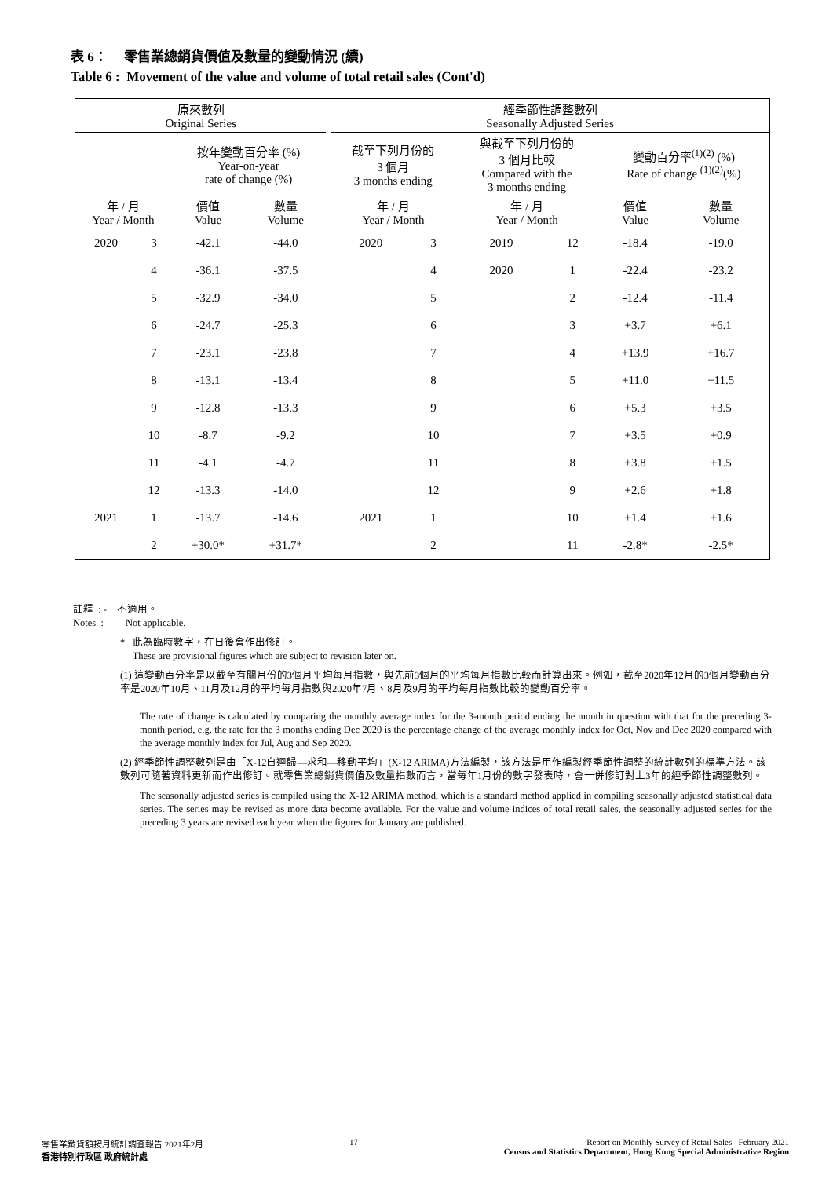表 6： 零售業總銷貨價值及數量的變動情況 (續)
Table 6 : Movement of the value and volume of total retail sales (Cont'd)
| 原來數列 Original Series | | | | | 經季節性調整數列 Seasonally Adjusted Series | | | | | |
| --- | --- | --- | --- | --- | --- | --- | --- | --- | --- | --- |
| | | 按年變動百分率 (%) Year-on-year rate of change (%) | | | 截至下列月份的 3 個月 3 months ending | | 與截至下列月份的 3 個月比較 Compared with the 3 months ending | | 變動百分率<sup>(1)(2)</sup> (%) Rate of change <sup>(1)(2)</sup>(%) | |
| 年 / 月 Year / Month | | 價值 Value | 數量 Volume | | 年 / 月 Year / Month | | 年 / 月 Year / Month | | 價值 Value | 數量 Volume |
| 2020 | 3 | -42.1 | -44.0 | | 2020 | 3 | 2019 | 12 | -18.4 | -19.0 |
| | 4 | -36.1 | -37.5 | | | 4 | 2020 | 1 | -22.4 | -23.2 |
| | 5 | -32.9 | -34.0 | | | 5 | | 2 | -12.4 | -11.4 |
| | 6 | -24.7 | -25.3 | | | 6 | | 3 | +3.7 | +6.1 |
| | 7 | -23.1 | -23.8 | | | 7 | | 4 | +13.9 | +16.7 |
| | 8 | -13.1 | -13.4 | | | 8 | | 5 | +11.0 | +11.5 |
| | 9 | -12.8 | -13.3 | | | 9 | | 6 | +5.3 | +3.5 |
| | 10 | -8.7 | -9.2 | | | 10 | | 7 | +3.5 | +0.9 |
| | 11 | -4.1 | -4.7 | | | 11 | | 8 | +3.8 | +1.5 |
| | 12 | -13.3 | -14.0 | | | 12 | | 9 | +2.6 | +1.8 |
| 2021 | 1 | -13.7 | -14.6 | | 2021 | 1 | | 10 | +1.4 | +1.6 |
| | 2 | +30.0* | +31.7* | | | 2 | | 11 | -2.8* | -2.5* |
註釋 : - 不適用。
Notes : Not applicable.
* 此為臨時數字，在日後會作出修訂。
These are provisional figures which are subject to revision later on.
(1) 這變動百分率是以截至有關月份的3個月平均每月指數，與先前3個月的平均每月指數比較而計算出來。例如，截至2020年12月的3個月變動百分率是2020年10月、11月及12月的平均每月指數與2020年7月、8月及9月的平均每月指數比較的變動百分率。
The rate of change is calculated by comparing the monthly average index for the 3-month period ending the month in question with that for the preceding 3-month period, e.g. the rate for the 3 months ending Dec 2020 is the percentage change of the average monthly index for Oct, Nov and Dec 2020 compared with the average monthly index for Jul, Aug and Sep 2020.
(2) 經季節性調整數列是由「X-12自迴歸—求和—移動平均」(X-12 ARIMA)方法編製，該方法是用作編製經季節性調整的統計數列的標準方法。該數列可隨著資料更新而作出修訂。就零售業總銷貨價值及數量指數而言，當每年1月份的數字發表時，會一併修訂對上3年的經季節性調整數列。
The seasonally adjusted series is compiled using the X-12 ARIMA method, which is a standard method applied in compiling seasonally adjusted statistical data series. The series may be revised as more data become available. For the value and volume indices of total retail sales, the seasonally adjusted series for the preceding 3 years are revised each year when the figures for January are published.
零售業銷貨額按月統計調查報告 2021年2月
香港特別行政區 政府統計處
- 17 - Report on Monthly Survey of Retail Sales February 2021
Census and Statistics Department, Hong Kong Special Administrative Region